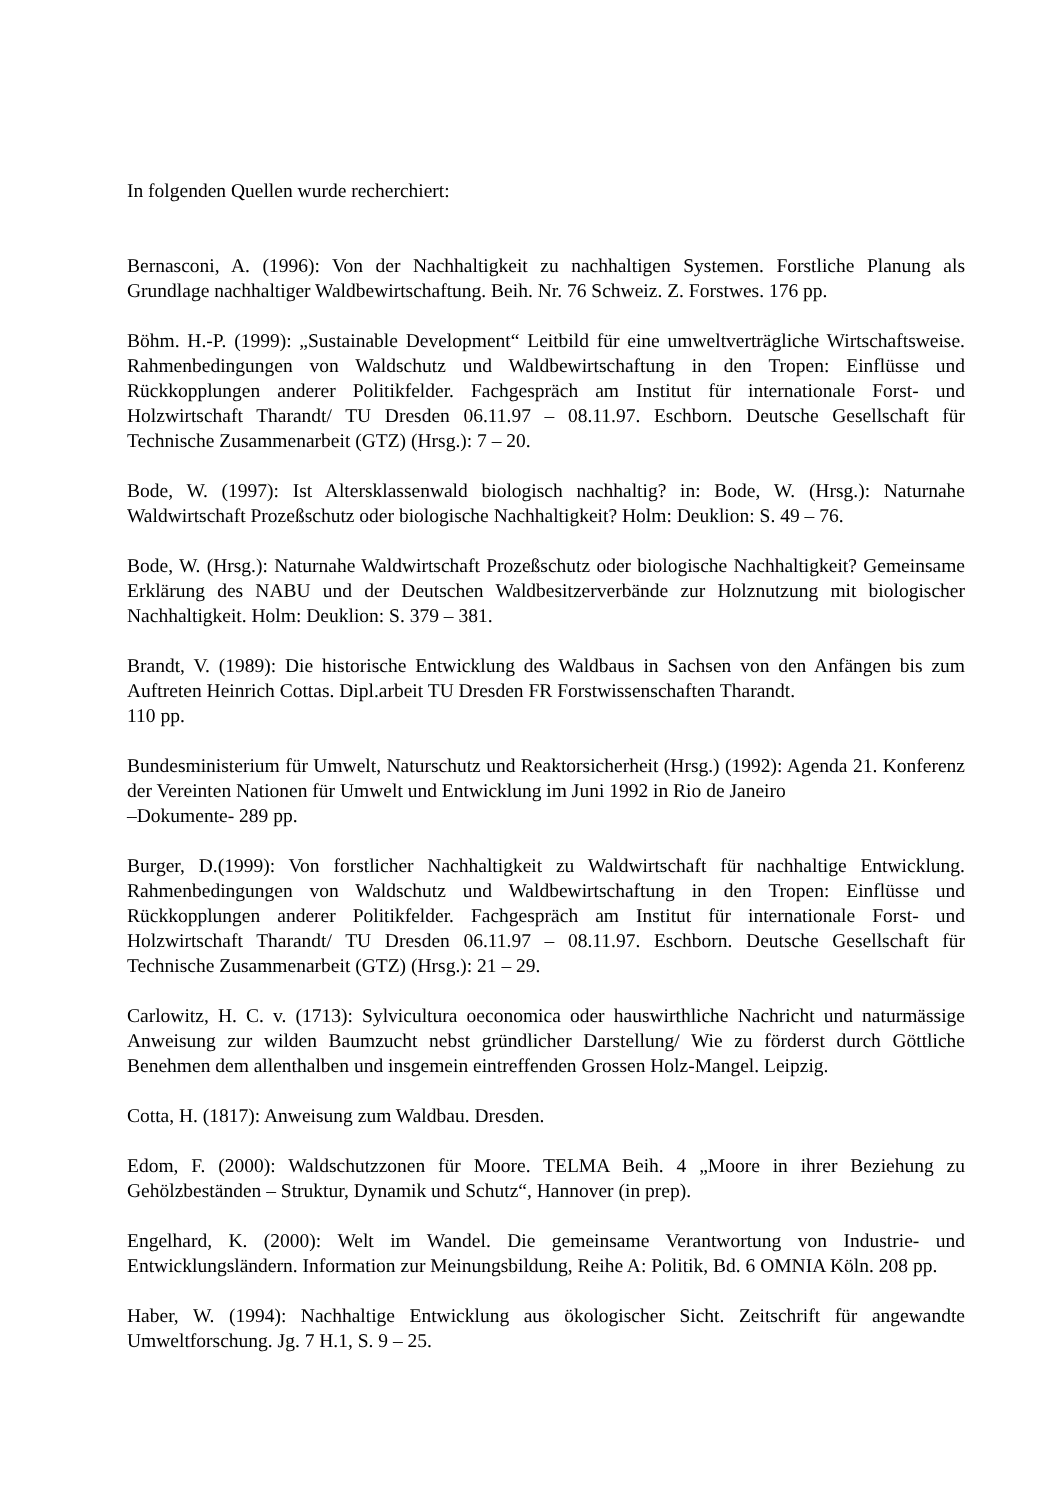In folgenden Quellen wurde recherchiert:
Bernasconi, A. (1996): Von der Nachhaltigkeit zu nachhaltigen Systemen. Forstliche Planung als Grundlage nachhaltiger Waldbewirtschaftung. Beih. Nr. 76 Schweiz. Z. Forstwes. 176 pp.
Böhm. H.-P. (1999): „Sustainable Development“ Leitbild für eine umweltverträgliche Wirtschaftsweise. Rahmenbedingungen von Waldschutz und Waldbewirtschaftung in den Tropen: Einflüsse und Rückkopplungen anderer Politikfelder. Fachgespräch am Institut für internationale Forst- und Holzwirtschaft Tharandt/ TU Dresden 06.11.97 – 08.11.97. Eschborn. Deutsche Gesellschaft für Technische Zusammenarbeit (GTZ) (Hrsg.): 7 – 20.
Bode, W. (1997): Ist Altersklassenwald biologisch nachhaltig? in: Bode, W. (Hrsg.): Naturnahe Waldwirtschaft Prozeßschutz oder biologische Nachhaltigkeit? Holm: Deuklion: S. 49 – 76.
Bode, W. (Hrsg.): Naturnahe Waldwirtschaft Prozeßschutz oder biologische Nachhaltigkeit? Gemeinsame Erklärung des NABU und der Deutschen Waldbesitzerverbände zur Holznutzung mit biologischer Nachhaltigkeit. Holm: Deuklion: S. 379 – 381.
Brandt, V. (1989): Die historische Entwicklung des Waldbaus in Sachsen von den Anfängen bis zum Auftreten Heinrich Cottas. Dipl.arbeit TU Dresden FR Forstwissenschaften Tharandt.
110 pp.
Bundesministerium für Umwelt, Naturschutz und Reaktorsicherheit (Hrsg.) (1992): Agenda 21. Konferenz der Vereinten Nationen für Umwelt und Entwicklung im Juni 1992 in Rio de Janeiro
–Dokumente- 289 pp.
Burger, D.(1999): Von forstlicher Nachhaltigkeit zu Waldwirtschaft für nachhaltige Entwicklung. Rahmenbedingungen von Waldschutz und Waldbewirtschaftung in den Tropen: Einflüsse und Rückkopplungen anderer Politikfelder. Fachgespräch am Institut für internationale Forst- und Holzwirtschaft Tharandt/ TU Dresden 06.11.97 – 08.11.97. Eschborn. Deutsche Gesellschaft für Technische Zusammenarbeit (GTZ) (Hrsg.): 21 – 29.
Carlowitz, H. C. v. (1713): Sylvicultura oeconomica oder hauswirthliche Nachricht und naturmässige Anweisung zur wilden Baumzucht nebst gründlicher Darstellung/ Wie zu förderst durch Göttliche Benehmen dem allenthalben und insgemein eintreffenden Grossen Holz-Mangel. Leipzig.
Cotta, H. (1817): Anweisung zum Waldbau. Dresden.
Edom, F. (2000): Waldschutzzonen für Moore. TELMA Beih. 4 „Moore in ihrer Beziehung zu Gehölzbeständen – Struktur, Dynamik und Schutz“, Hannover (in prep).
Engelhard, K. (2000): Welt im Wandel. Die gemeinsame Verantwortung von Industrie- und Entwicklungsländern. Information zur Meinungsbildung, Reihe A: Politik, Bd. 6 OMNIA Köln. 208 pp.
Haber, W. (1994): Nachhaltige Entwicklung aus ökologischer Sicht. Zeitschrift für angewandte Umweltforschung. Jg. 7 H.1, S. 9 – 25.